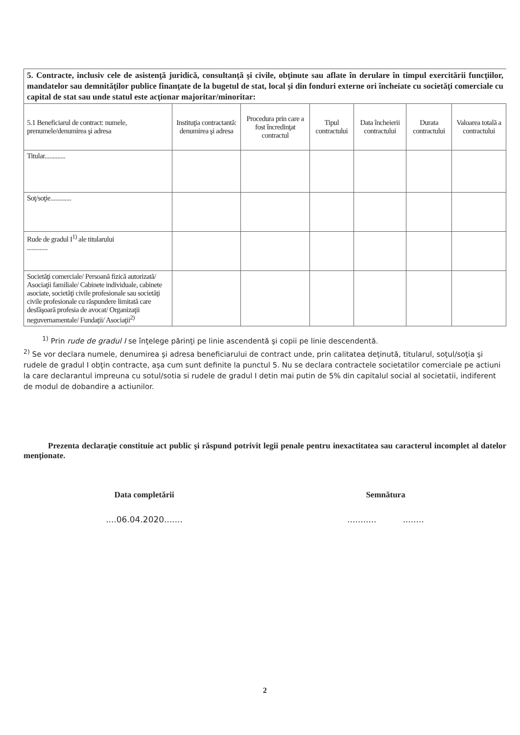5. Contracte, inclusiv cele de asistenţă juridică, consultanţă şi civile, obţinute sau aflate în derulare în timpul exercitării funcţiilor, mandatelor sau demnităţilor publice finanţate de la bugetul de stat, local şi din fonduri externe ori încheiate cu societăţi comerciale cu capital de stat sau unde statul este acţionar majoritar/minoritar:
| 5.1 Beneficiarul de contract: numele, prenumele/denumirea şi adresa | Instituţia contractantă: denumirea şi adresa | Procedura prin care a fost încredinţat contractul | Tipul contractului | Data încheierii contractului | Durata contractului | Valoarea totală a contractului |
| --- | --- | --- | --- | --- | --- | --- |
| Titular............. | | | | | | |
| Soţ/soţie............. | | | | | | |
| Rude de gradul I<sup>1)</sup> ale titularului ............. | | | | | | |
| Societăţi comerciale/ Persoană fizică autorizată/ Asociaţii familiale/ Cabinete individuale, cabinete asociate, societăţi civile profesionale sau societăţi civile profesionale cu răspundere limitată care desfăşoară profesia de avocat/ Organizaţii neguvernamentale/ Fundaţii/ Asociaţii<sup>2)</sup> | | | | | | |
<sup>1)</sup> Prin rude de gradul I se înţelege părinţi pe linie ascendentă şi copii pe linie descendentă.
<sup>2)</sup> Se vor declara numele, denumirea şi adresa beneficiarului de contract unde, prin calitatea deţinută, titularul, soţul/soţia şi rudele de gradul I obţin contracte, aşa cum sunt definite la punctul 5. Nu se declara contractele societatilor comerciale pe actiuni la care declarantul impreuna cu sotul/sotia si rudele de gradul I detin mai putin de 5% din capitalul social al societatii, indiferent de modul de dobandire a actiunilor.
Prezenta declaraţie constituie act public şi răspund potrivit legii penale pentru inexactitatea sau caracterul incomplet al datelor menţionate.
Data completării
....06.04.2020.......
Semnătura
........... ........
2